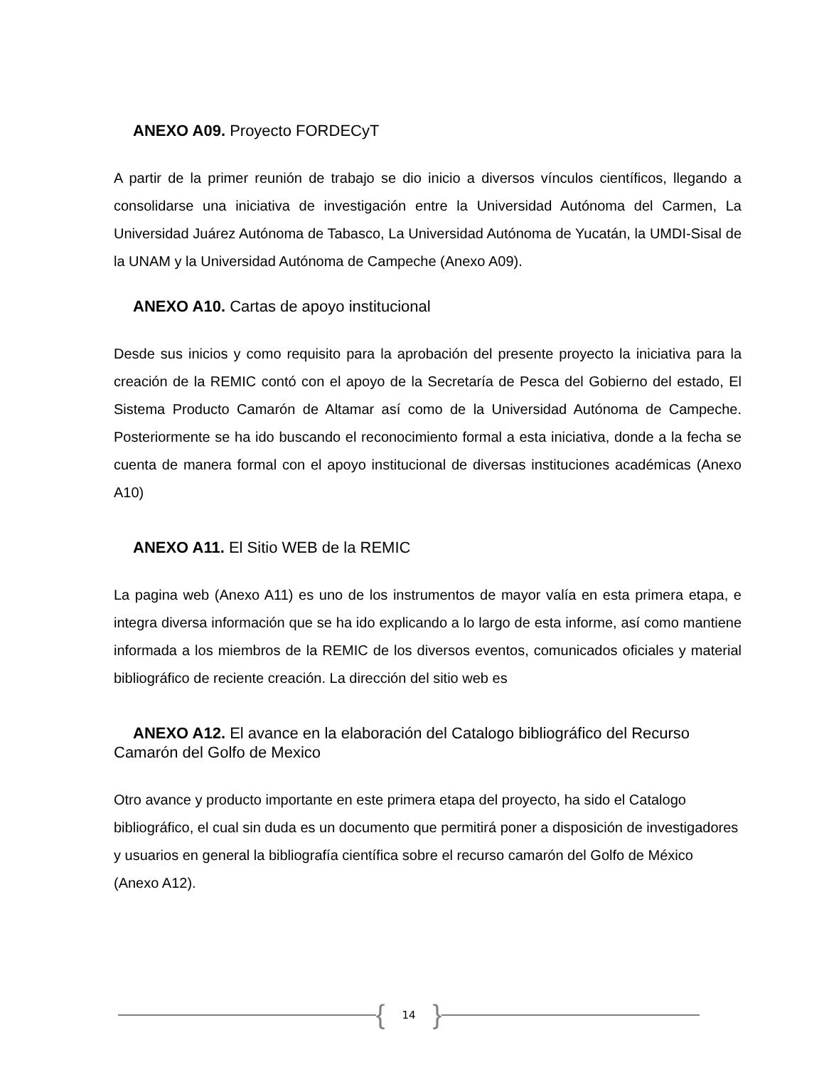ANEXO A09. Proyecto FORDECyT
A partir de la primer reunión de trabajo se dio inicio a diversos vínculos científicos, llegando a consolidarse una iniciativa de investigación entre la Universidad Autónoma del Carmen, La Universidad Juárez Autónoma de Tabasco, La Universidad Autónoma de Yucatán, la UMDI-Sisal de la UNAM y la Universidad Autónoma de Campeche (Anexo A09).
ANEXO A10. Cartas de apoyo institucional
Desde sus inicios y como requisito para la aprobación del presente proyecto la iniciativa para la creación de la REMIC contó con el apoyo de la Secretaría de Pesca del Gobierno del estado, El Sistema Producto Camarón de Altamar así como de la Universidad Autónoma de Campeche. Posteriormente se ha ido buscando el reconocimiento formal a esta iniciativa, donde a la fecha se cuenta de manera formal con el apoyo institucional de diversas instituciones académicas (Anexo A10)
ANEXO A11. El Sitio WEB de la REMIC
La pagina web (Anexo A11) es uno de los instrumentos de mayor valía en esta primera etapa, e integra diversa información que se ha ido explicando a lo largo de esta informe, así como mantiene informada a los miembros de la REMIC de los diversos eventos, comunicados oficiales y material bibliográfico de reciente creación. La dirección del sitio web es
ANEXO A12. El avance en la elaboración del Catalogo bibliográfico del Recurso Camarón del Golfo de Mexico
Otro avance y producto importante en este primera etapa del proyecto, ha sido el Catalogo bibliográfico, el cual sin duda es un documento que permitirá poner a disposición de investigadores y usuarios en general la bibliografía científica sobre el recurso camarón del Golfo de México (Anexo A12).
{ 14 }